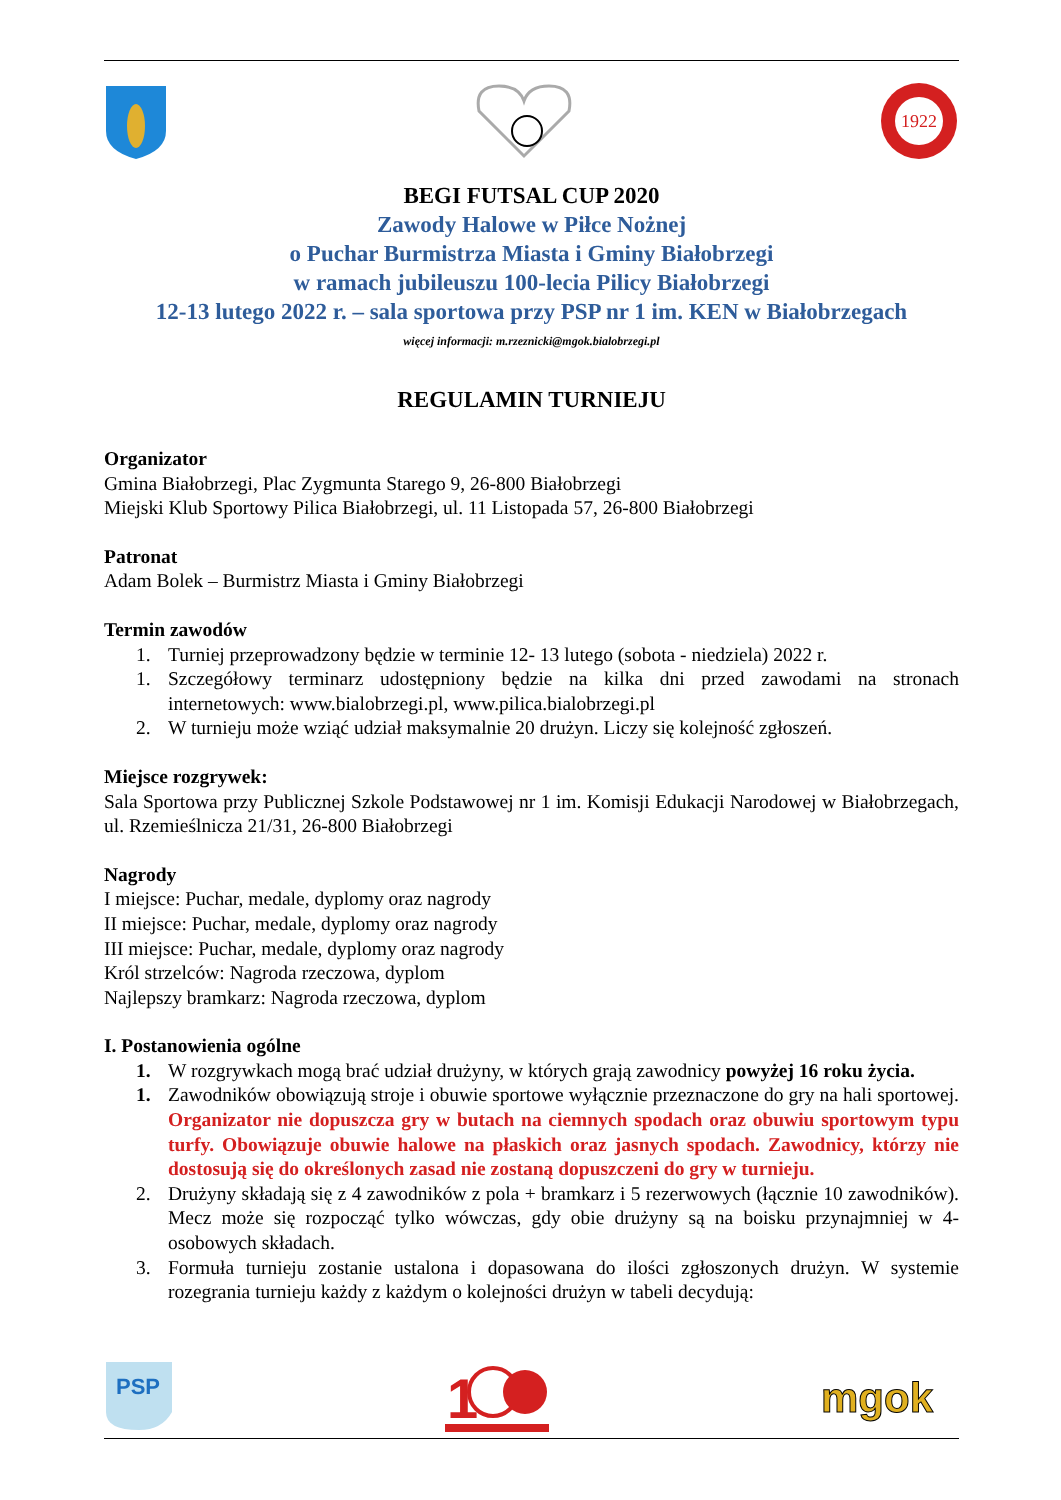1922
BEGI FUTSAL CUP 2020
Zawody Halowe w Piłce Nożnej
o Puchar Burmistrza Miasta i Gminy Białobrzegi
w ramach jubileuszu 100-lecia Pilicy Białobrzegi
12-13 lutego 2022 r. – sala sportowa przy PSP nr 1 im. KEN w Białobrzegach
więcej informacji: m.rzeznicki@mgok.bialobrzegi.pl
REGULAMIN TURNIEJU
Organizator
Gmina Białobrzegi, Plac Zygmunta Starego 9, 26-800 Białobrzegi
Miejski Klub Sportowy Pilica Białobrzegi, ul. 11 Listopada 57, 26-800 Białobrzegi
Patronat
Adam Bolek – Burmistrz Miasta i Gminy Białobrzegi
Termin zawodów
1. Turniej przeprowadzony będzie w terminie 12- 13 lutego (sobota - niedziela) 2022 r.
1. Szczegółowy terminarz udostępniony będzie na kilka dni przed zawodami na stronach internetowych: www.bialobrzegi.pl, www.pilica.bialobrzegi.pl
2. W turnieju może wziąć udział maksymalnie 20 drużyn. Liczy się kolejność zgłoszeń.
Miejsce rozgrywek:
Sala Sportowa przy Publicznej Szkole Podstawowej nr 1 im. Komisji Edukacji Narodowej w Białobrzegach, ul. Rzemieślnicza 21/31, 26-800 Białobrzegi
Nagrody
I miejsce: Puchar, medale, dyplomy oraz nagrody
II miejsce: Puchar, medale, dyplomy oraz nagrody
III miejsce: Puchar, medale, dyplomy oraz nagrody
Król strzelców: Nagroda rzeczowa, dyplom
Najlepszy bramkarz: Nagroda rzeczowa, dyplom
I. Postanowienia ogólne
1. W rozgrywkach mogą brać udział drużyny, w których grają zawodnicy powyżej 16 roku życia.
1. Zawodników obowiązują stroje i obuwie sportowe wyłącznie przeznaczone do gry na hali sportowej. Organizator nie dopuszcza gry w butach na ciemnych spodach oraz obuwiu sportowym typu turfy. Obowiązuje obuwie halowe na płaskich oraz jasnych spodach. Zawodnicy, którzy nie dostosują się do określonych zasad nie zostaną dopuszczeni do gry w turnieju.
2. Drużyny składają się z 4 zawodników z pola + bramkarz i 5 rezerwowych (łącznie 10 zawodników). Mecz może się rozpocząć tylko wówczas, gdy obie drużyny są na boisku przynajmniej w 4-osobowych składach.
3. Formuła turnieju zostanie ustalona i dopasowana do ilości zgłoszonych drużyn. W systemie rozegrania turnieju każdy z każdym o kolejności drużyn w tabeli decydują:
PSP
1
mgok